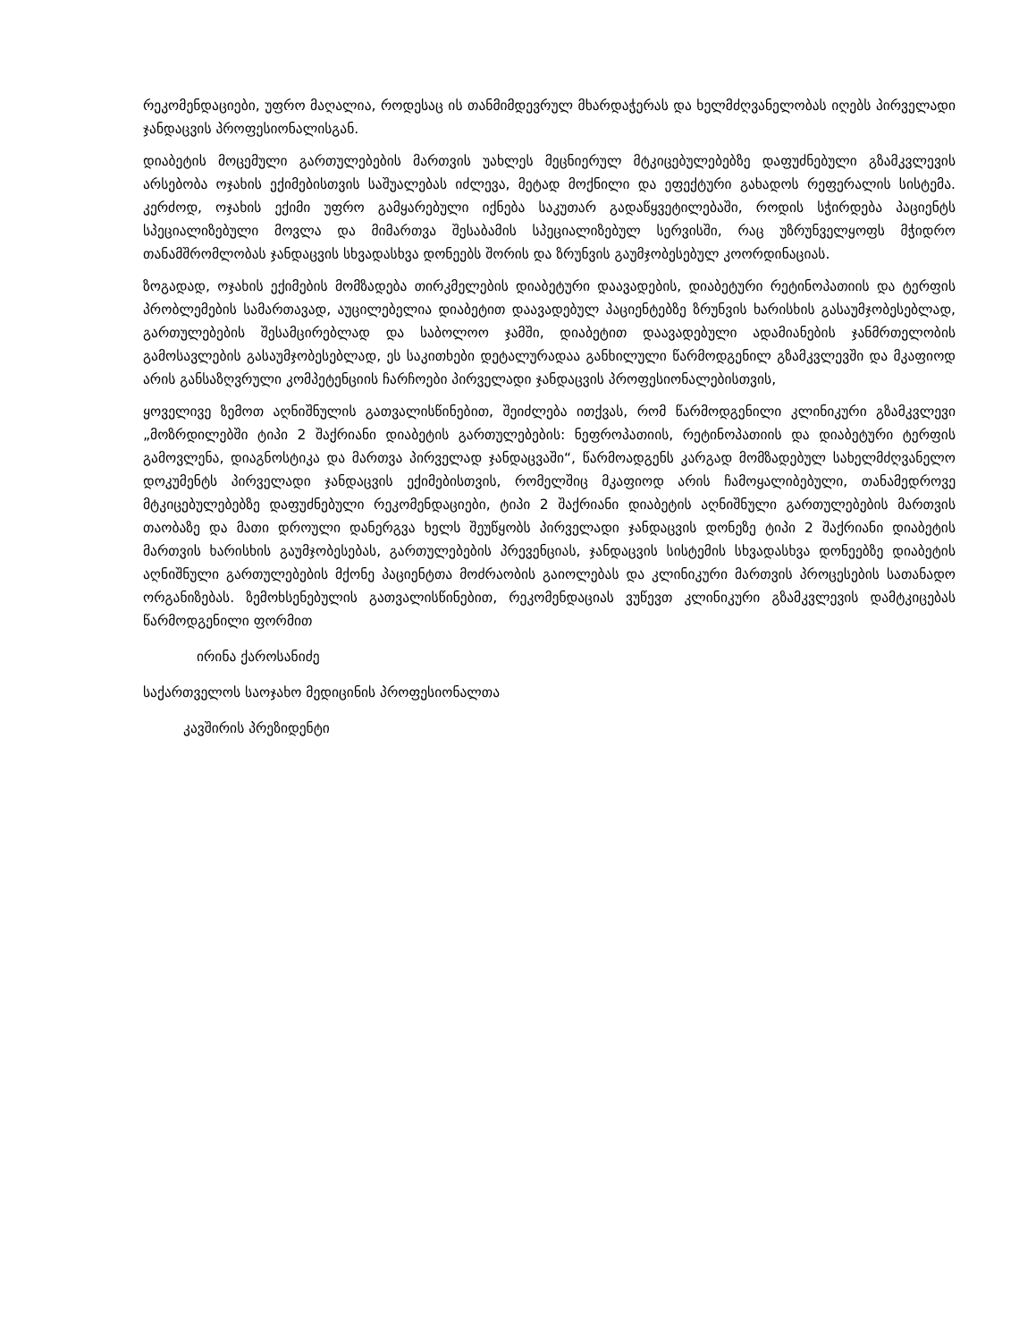რეკომენდაციები, უფრო მაღალია, როდესაც ის თანმიმდევრულ მხარდაჭერას და ხელმძღვანელობას იღებს პირველადი ჯანდაცვის პროფესიონალისგან.
დიაბეტის მოცემული გართულებების მართვის უახლეს მეცნიერულ მტკიცებულებებზე დაფუძნებული გზამკვლევის არსებობა ოჯახის ექიმებისთვის საშუალებას იძლევა, მეტად მოქნილი და ეფექტური გახადოს რეფერალის სისტემა. კერძოდ, ოჯახის ექიმი უფრო გამყარებული იქნება საკუთარ გადაწყვეტილებაში, როდის სჭირდება პაციენტს სპეციალიზებული მოვლა და მიმართვა შესაბამის სპეციალიზებულ სერვისში, რაც უზრუნველყოფს მჭიდრო თანამშრომლობას ჯანდაცვის სხვადასხვა დონეებს შორის და ზრუნვის გაუმჯობესებულ კოორდინაციას.
ზოგადად, ოჯახის ექიმების მომზადება თირკმელების დიაბეტური დაავადების, დიაბეტური რეტინოპათიის და ტერფის პრობლემების სამართავად, აუცილებელია დიაბეტით დაავადებულ პაციენტებზე ზრუნვის ხარისხის გასაუმჯობესებლად, გართულებების შესამცირებლად და საბოლოო ჯამში, დიაბეტით დაავადებული ადამიანების ჯანმრთელობის გამოსავლების გასაუმჯობესებლად, ეს საკითხები დეტალურადაა განხილული წარმოდგენილ გზამკვლევში და მკაფიოდ არის განსაზღვრული კომპეტენციის ჩარჩოები პირველადი ჯანდაცვის პროფესიონალებისთვის,
ყოველივე ზემოთ აღნიშნულის გათვალისწინებით, შეიძლება ითქვას, რომ წარმოდგენილი კლინიკური გზამკვლევი „მოზრდილებში ტიპი 2 შაქრიანი დიაბეტის გართულებების: ნეფროპათიის, რეტინოპათიის და დიაბეტური ტერფის გამოვლენა, დიაგნოსტიკა და მართვა პირველად ჯანდაცვაში“, წარმოადგენს კარგად მომზადებულ სახელმძღვანელო დოკუმენტს პირველადი ჯანდაცვის ექიმებისთვის, რომელშიც მკაფიოდ არის ჩამოყალიბებული, თანამედროვე მტკიცებულებებზე დაფუძნებული რეკომენდაციები, ტიპი 2 შაქრიანი დიაბეტის აღნიშნული გართულებების მართვის თაობაზე და მათი დროული დანერგვა ხელს შეუწყობს პირველადი ჯანდაცვის დონეზე ტიპი 2 შაქრიანი დიაბეტის მართვის ხარისხის გაუმჯობესებას, გართულებების პრევენციას, ჯანდაცვის სისტემის სხვადასხვა დონეებზე დიაბეტის აღნიშნული გართულებების მქონე პაციენტთა მოძრაობის გაიოლებას და კლინიკური მართვის პროცესების სათანადო ორგანიზებას. ზემოხსენებულის გათვალისწინებით, რეკომენდაციას ვუწევთ კლინიკური გზამკვლევის დამტკიცებას წარმოდგენილი ფორმით
ირინა ქაროსანიძე
საქართველოს საოჯახო მედიცინის პროფესიონალთა
კავშირის პრეზიდენტი